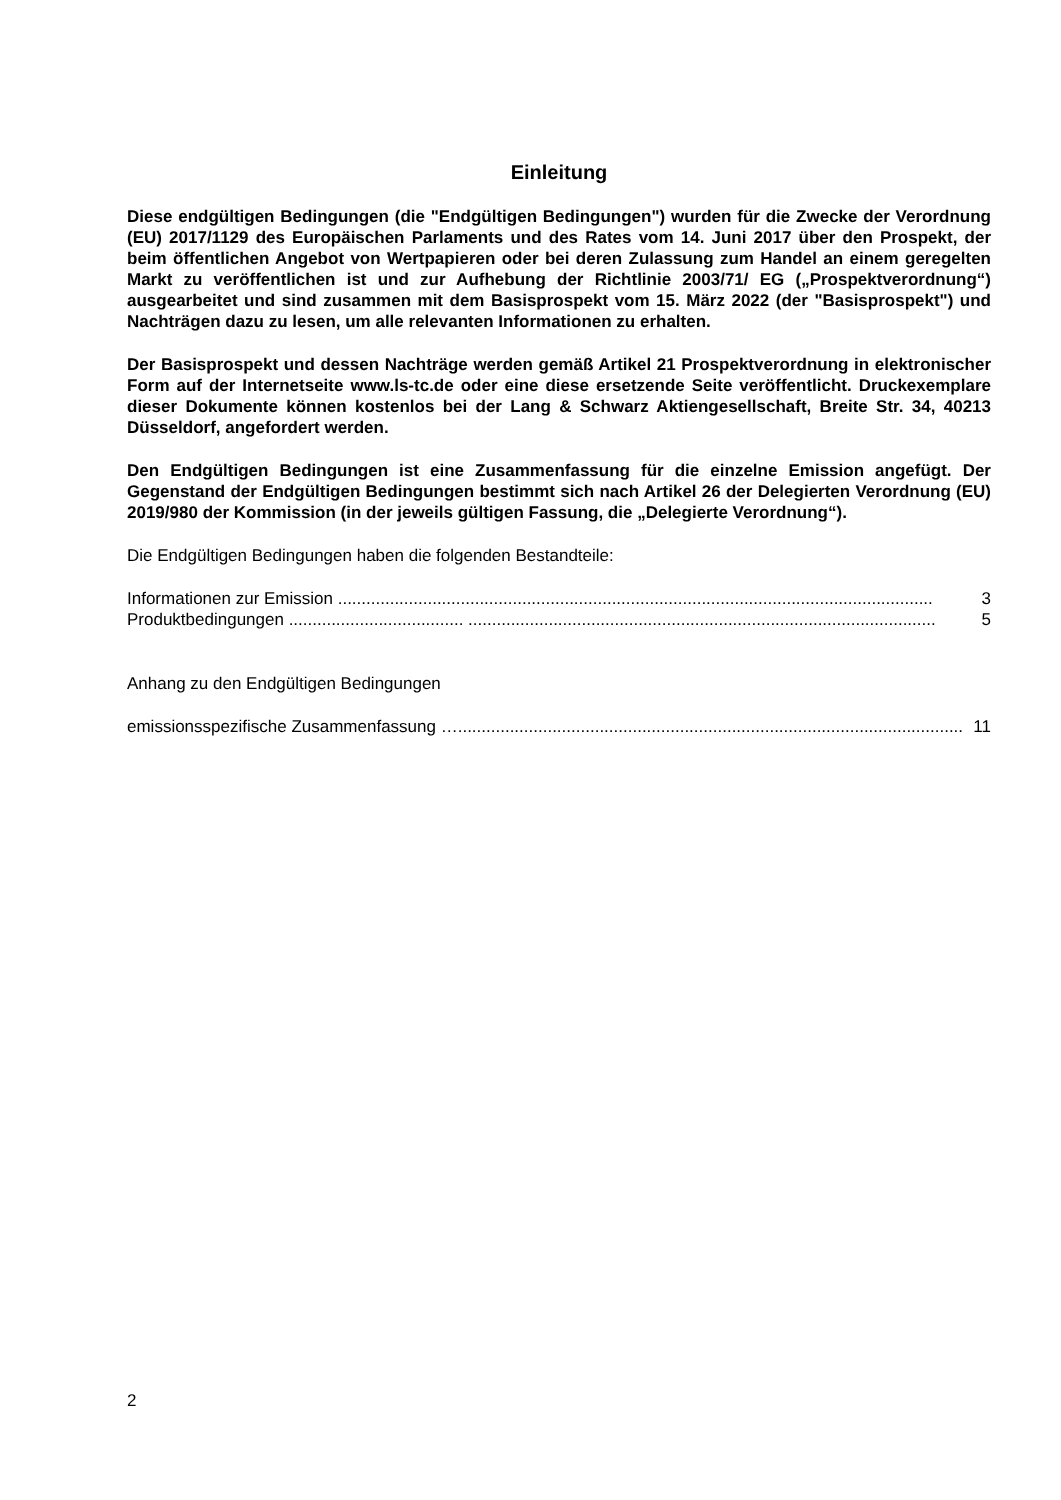Einleitung
Diese endgültigen Bedingungen (die "Endgültigen Bedingungen") wurden für die Zwecke der Verordnung (EU) 2017/1129 des Europäischen Parlaments und des Rates vom 14. Juni 2017 über den Prospekt, der beim öffentlichen Angebot von Wertpapieren oder bei deren Zulassung zum Handel an einem geregelten Markt zu veröffentlichen ist und zur Aufhebung der Richtlinie 2003/71/ EG („Prospektverordnung“) ausgearbeitet und sind zusammen mit dem Basisprospekt vom 15. März 2022 (der "Basisprospekt") und Nachträgen dazu zu lesen, um alle relevanten Informationen zu erhalten.
Der Basisprospekt und dessen Nachträge werden gemäß Artikel 21 Prospektverordnung in elektronischer Form auf der Internetseite www.ls-tc.de oder eine diese ersetzende Seite veröffentlicht. Druckexemplare dieser Dokumente können kostenlos bei der Lang & Schwarz Aktiengesellschaft, Breite Str. 34, 40213 Düsseldorf, angefordert werden.
Den Endgültigen Bedingungen ist eine Zusammenfassung für die einzelne Emission angefügt. Der Gegenstand der Endgültigen Bedingungen bestimmt sich nach Artikel 26 der Delegierten Verordnung (EU) 2019/980 der Kommission (in der jeweils gültigen Fassung, die „Delegierte Verordnung“).
Die Endgültigen Bedingungen haben die folgenden Bestandteile:
Informationen zur Emission .............................................................................................................................. 3
Produktbedingungen ..................................... ................................................................................................... 5
Anhang zu den Endgültigen Bedingungen
emissionsspezifische Zusammenfassung …........................................................................................................... 11
2